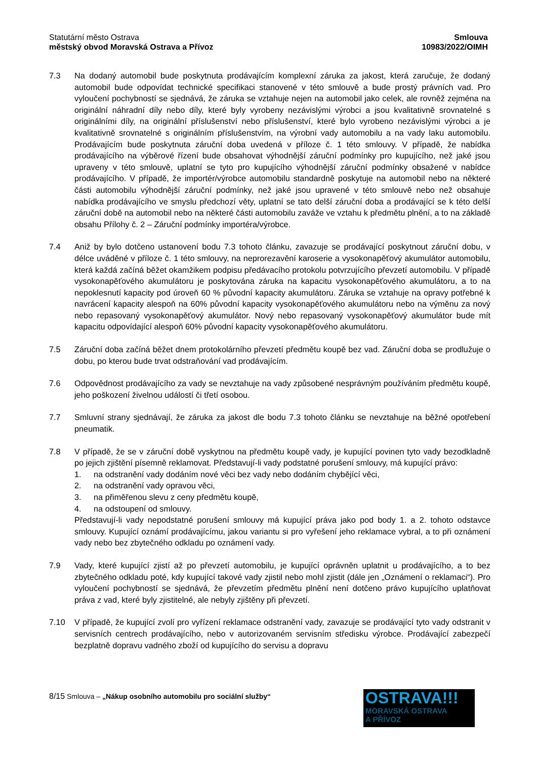Statutární město Ostrava
městský obvod Moravská Ostrava a Přívoz
Smlouva
10983/2022/OIMH
7.3 Na dodaný automobil bude poskytnuta prodávajícím komplexní záruka za jakost, která zaručuje, že dodaný automobil bude odpovídat technické specifikaci stanovené v této smlouvě a bude prostý právních vad. Pro vyloučení pochybností se sjednává, že záruka se vztahuje nejen na automobil jako celek, ale rovněž zejména na originální náhradní díly nebo díly, které byly vyrobeny nezávislými výrobci a jsou kvalitativně srovnatelné s originálními díly, na originální příslušenství nebo příslušenství, které bylo vyrobeno nezávislými výrobci a je kvalitativně srovnatelné s originálním příslušenstvím, na výrobní vady automobilu a na vady laku automobilu. Prodávajícím bude poskytnuta záruční doba uvedená v příloze č. 1 této smlouvy. V případě, že nabídka prodávajícího na výběrové řízení bude obsahovat výhodnější záruční podmínky pro kupujícího, než jaké jsou upraveny v této smlouvě, uplatní se tyto pro kupujícího výhodnější záruční podmínky obsažené v nabídce prodávajícího. V případě, že importér/výrobce automobilu standardně poskytuje na automobil nebo na některé části automobilu výhodnější záruční podmínky, než jaké jsou upravené v této smlouvě nebo než obsahuje nabídka prodávajícího ve smyslu předchozí věty, uplatní se tato delší záruční doba a prodávající se k této delší záruční době na automobil nebo na některé části automobilu zaváže ve vztahu k předmětu plnění, a to na základě obsahu Přílohy č. 2 – Záruční podmínky importéra/výrobce.
7.4 Aniž by bylo dotčeno ustanovení bodu 7.3 tohoto článku, zavazuje se prodávající poskytnout záruční dobu, v délce uváděné v příloze č. 1 této smlouvy, na neprorezavění karoserie a vysokonapěťový akumulátor automobilu, která každá začíná běžet okamžikem podpisu předávacího protokolu potvrzujícího převzetí automobilu. V případě vysokonapěťového akumulátoru je poskytována záruka na kapacitu vysokonapěťového akumulátoru, a to na nepoklesnutí kapacity pod úroveň 60 % původní kapacity akumulátoru. Záruka se vztahuje na opravy potřebné k navrácení kapacity alespoň na 60% původní kapacity vysokonapěťového akumulátoru nebo na výměnu za nový nebo repasovaný vysokonapěťový akumulátor. Nový nebo repasovaný vysokonapěťový akumulátor bude mít kapacitu odpovídající alespoň 60% původní kapacity vysokonapěťového akumulátoru.
7.5 Záruční doba začíná běžet dnem protokolárního převzetí předmětu koupě bez vad. Záruční doba se prodlužuje o dobu, po kterou bude trvat odstraňování vad prodávajícím.
7.6 Odpovědnost prodávajícího za vady se nevztahuje na vady způsobené nesprávným používáním předmětu koupě, jeho poškození živelnou událostí či třetí osobou.
7.7 Smluvní strany sjednávají, že záruka za jakost dle bodu 7.3 tohoto článku se nevztahuje na běžné opotřebení pneumatik.
7.8 V případě, že se v záruční době vyskytnou na předmětu koupě vady, je kupující povinen tyto vady bezodkladně po jejich zjištění písemně reklamovat. Představují-li vady podstatné porušení smlouvy, má kupující právo:
1. na odstranění vady dodáním nové věci bez vady nebo dodáním chybějící věci,
2. na odstranění vady opravou věci,
3. na přiměřenou slevu z ceny předmětu koupě,
4. na odstoupení od smlouvy.
Představují-li vady nepodstatné porušení smlouvy má kupující práva jako pod body 1. a 2. tohoto odstavce smlouvy. Kupující oznámí prodávajícímu, jakou variantu si pro vyřešení jeho reklamace vybral, a to při oznámení vady nebo bez zbytečného odkladu po oznámení vady.
7.9 Vady, které kupující zjistí až po převzetí automobilu, je kupující oprávněn uplatnit u prodávajícího, a to bez zbytečného odkladu poté, kdy kupující takové vady zjistil nebo mohl zjistit (dále jen „Oznámení o reklamaci“). Pro vyloučení pochybností se sjednává, že převzetím předmětu plnění není dotčeno právo kupujícího uplatňovat práva z vad, které byly zjistitelné, ale nebyly zjištěny při převzetí.
7.10 V případě, že kupující zvolí pro vyřízení reklamace odstranění vady, zavazuje se prodávající tyto vady odstranit v servisních centrech prodávajícího, nebo v autorizovaném servisním středisku výrobce. Prodávající zabezpečí bezplatně dopravu vadného zboží od kupujícího do servisu a dopravu
8/15 Smlouva – „Nákup osobního automobilu pro sociální služby“
OSTRAVA!!!
MORAVSKÁ OSTRAVA
A PŘÍVOZ